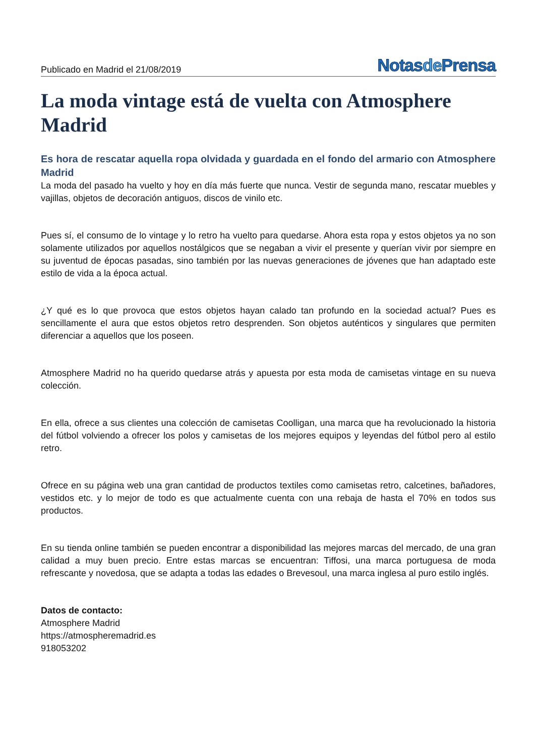Publicado en Madrid el 21/08/2019
Notasde Prensa
La moda vintage está de vuelta con Atmosphere Madrid
Es hora de rescatar aquella ropa olvidada y guardada en el fondo del armario con Atmosphere Madrid
La moda del pasado ha vuelto y hoy en día más fuerte que nunca. Vestir de segunda mano, rescatar muebles y vajillas, objetos de decoración antiguos, discos de vinilo etc.
Pues sí, el consumo de lo vintage y lo retro ha vuelto para quedarse. Ahora esta ropa y estos objetos ya no son solamente utilizados por aquellos nostálgicos que se negaban a vivir el presente y querían vivir por siempre en su juventud de épocas pasadas, sino también por las nuevas generaciones de jóvenes que han adaptado este estilo de vida a la época actual.
¿Y qué es lo que provoca que estos objetos hayan calado tan profundo en la sociedad actual? Pues es sencillamente el aura que estos objetos retro desprenden. Son objetos auténticos y singulares que permiten diferenciar a aquellos que los poseen.
Atmosphere Madrid no ha querido quedarse atrás y apuesta por esta moda de camisetas vintage en su nueva colección.
En ella, ofrece a sus clientes una colección de camisetas Coolligan, una marca que ha revolucionado la historia del fútbol volviendo a ofrecer los polos y camisetas de los mejores equipos y leyendas del fútbol pero al estilo retro.
Ofrece en su página web una gran cantidad de productos textiles como camisetas retro, calcetines, bañadores, vestidos etc. y lo mejor de todo es que actualmente cuenta con una rebaja de hasta el 70% en todos sus productos.
En su tienda online también se pueden encontrar a disponibilidad las mejores marcas del mercado, de una gran calidad a muy buen precio. Entre estas marcas se encuentran: Tiffosi, una marca portuguesa de moda refrescante y novedosa, que se adapta a todas las edades o Brevesoul, una marca inglesa al puro estilo inglés.
Datos de contacto:
Atmosphere Madrid
https://atmospheremadrid.es
918053202